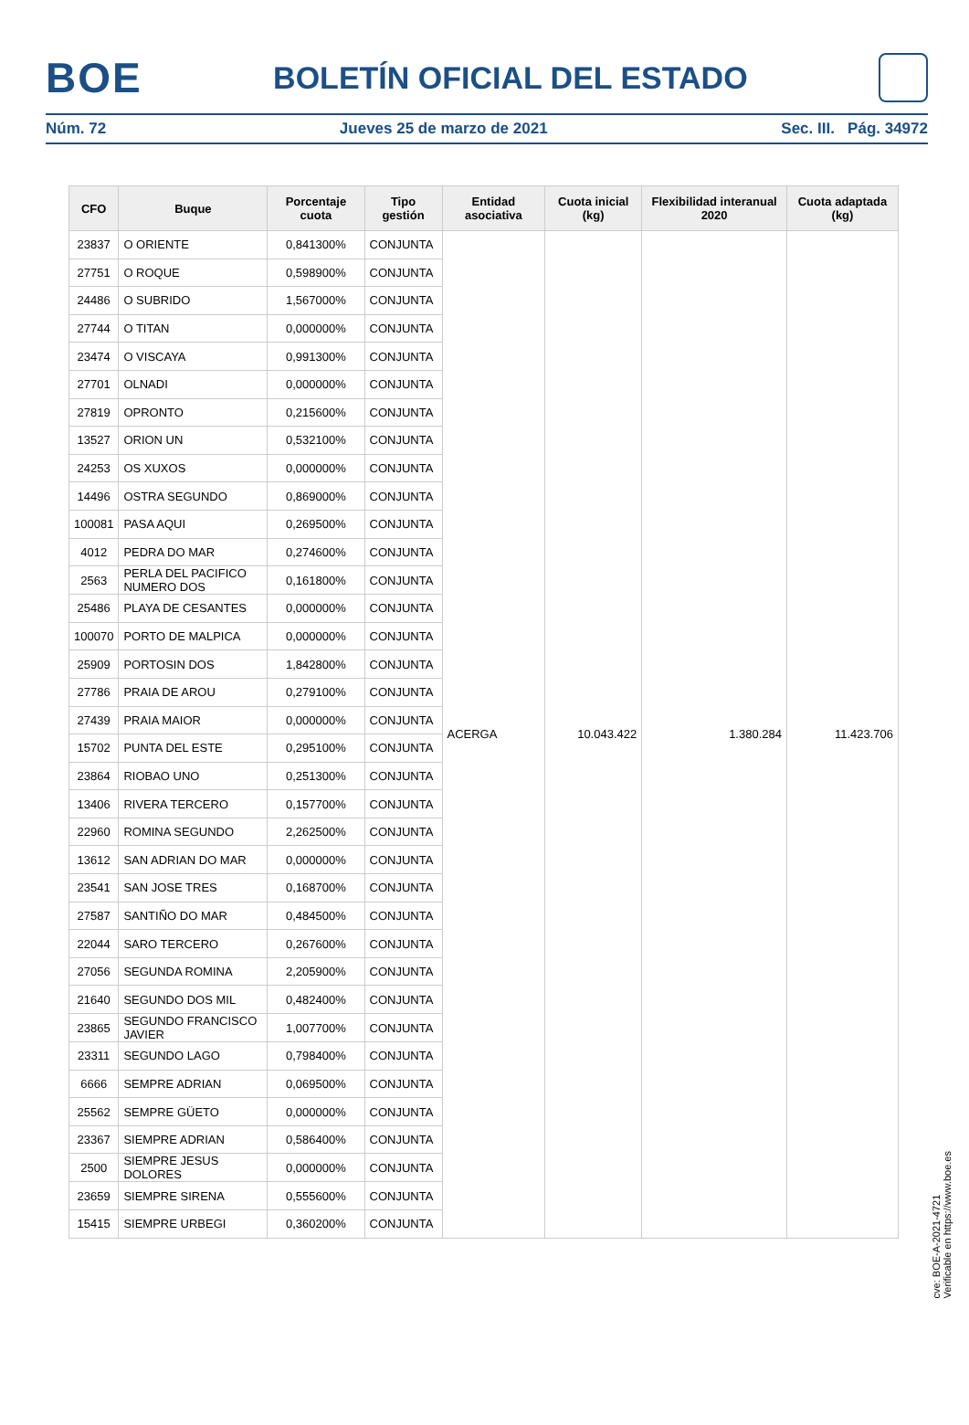BOE
BOLETÍN OFICIAL DEL ESTADO
Núm. 72 Jueves 25 de marzo de 2021 Sec. III. Pág. 34972
| CFO | Buque | Porcentaje cuota | Tipo gestión | Entidad asociativa | Cuota inicial (kg) | Flexibilidad interanual 2020 | Cuota adaptada (kg) |
| --- | --- | --- | --- | --- | --- | --- | --- |
| 23837 | O ORIENTE | 0,841300% | CONJUNTA | ACERGA | 10.043.422 | 1.380.284 | 11.423.706 |
| 27751 | O ROQUE | 0,598900% | CONJUNTA | | | | |
| 24486 | O SUBRIDO | 1,567000% | CONJUNTA | | | | |
| 27744 | O TITAN | 0,000000% | CONJUNTA | | | | |
| 23474 | O VISCAYA | 0,991300% | CONJUNTA | | | | |
| 27701 | OLNADI | 0,000000% | CONJUNTA | | | | |
| 27819 | OPRONTO | 0,215600% | CONJUNTA | | | | |
| 13527 | ORION UN | 0,532100% | CONJUNTA | | | | |
| 24253 | OS XUXOS | 0,000000% | CONJUNTA | | | | |
| 14496 | OSTRA SEGUNDO | 0,869000% | CONJUNTA | | | | |
| 100081 | PASA AQUI | 0,269500% | CONJUNTA | | | | |
| 4012 | PEDRA DO MAR | 0,274600% | CONJUNTA | | | | |
| 2563 | PERLA DEL PACIFICO NUMERO DOS | 0,161800% | CONJUNTA | | | | |
| 25486 | PLAYA DE CESANTES | 0,000000% | CONJUNTA | | | | |
| 100070 | PORTO DE MALPICA | 0,000000% | CONJUNTA | | | | |
| 25909 | PORTOSIN DOS | 1,842800% | CONJUNTA | | | | |
| 27786 | PRAIA DE AROU | 0,279100% | CONJUNTA | | | | |
| 27439 | PRAIA MAIOR | 0,000000% | CONJUNTA | | | | |
| 15702 | PUNTA DEL ESTE | 0,295100% | CONJUNTA | | | | |
| 23864 | RIOBAO UNO | 0,251300% | CONJUNTA | | | | |
| 13406 | RIVERA TERCERO | 0,157700% | CONJUNTA | | | | |
| 22960 | ROMINA SEGUNDO | 2,262500% | CONJUNTA | | | | |
| 13612 | SAN ADRIAN DO MAR | 0,000000% | CONJUNTA | | | | |
| 23541 | SAN JOSE TRES | 0,168700% | CONJUNTA | | | | |
| 27587 | SANTIÑO DO MAR | 0,484500% | CONJUNTA | | | | |
| 22044 | SARO TERCERO | 0,267600% | CONJUNTA | | | | |
| 27056 | SEGUNDA ROMINA | 2,205900% | CONJUNTA | | | | |
| 21640 | SEGUNDO DOS MIL | 0,482400% | CONJUNTA | | | | |
| 23865 | SEGUNDO FRANCISCO JAVIER | 1,007700% | CONJUNTA | | | | |
| 23311 | SEGUNDO LAGO | 0,798400% | CONJUNTA | | | | |
| 6666 | SEMPRE ADRIAN | 0,069500% | CONJUNTA | | | | |
| 25562 | SEMPRE GÜETO | 0,000000% | CONJUNTA | | | | |
| 23367 | SIEMPRE ADRIAN | 0,586400% | CONJUNTA | | | | |
| 2500 | SIEMPRE JESUS DOLORES | 0,000000% | CONJUNTA | | | | |
| 23659 | SIEMPRE SIRENA | 0,555600% | CONJUNTA | | | | |
| 15415 | SIEMPRE URBEGI | 0,360200% | CONJUNTA | | | | |
cve: BOE-A-2021-4721
Verificable en https://www.boe.es